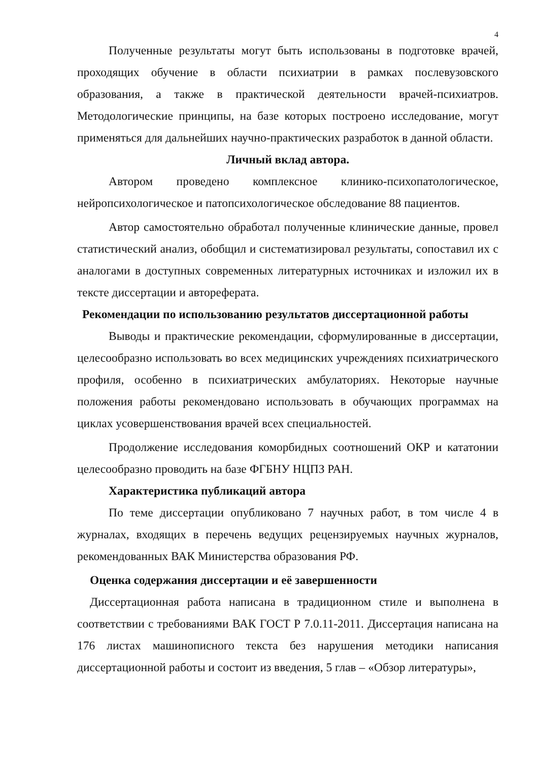4
Полученные результаты могут быть использованы в подготовке врачей, проходящих обучение в области психиатрии в рамках послевузовского образования, а также в практической деятельности врачей-психиатров. Методологические принципы, на базе которых построено исследование, могут применяться для дальнейших научно-практических разработок в данной области.
Личный вклад автора.
Автором проведено комплексное клинико-психопатологическое, нейропсихологическое и патопсихологическое обследование 88 пациентов.
Автор самостоятельно обработал полученные клинические данные, провел статистический анализ, обобщил и систематизировал результаты, сопоставил их с аналогами в доступных современных литературных источниках и изложил их в тексте диссертации и автореферата.
Рекомендации по использованию результатов диссертационной работы
Выводы и практические рекомендации, сформулированные в диссертации, целесообразно использовать во всех медицинских учреждениях психиатрического профиля, особенно в психиатрических амбулаториях. Некоторые научные положения работы рекомендовано использовать в обучающих программах на циклах усовершенствования врачей всех специальностей.
Продолжение исследования коморбидных соотношений ОКР и кататонии целесообразно проводить на базе ФГБНУ НЦПЗ РАН.
Характеристика публикаций автора
По теме диссертации опубликовано 7 научных работ, в том числе 4 в журналах, входящих в перечень ведущих рецензируемых научных журналов, рекомендованных ВАК Министерства образования РФ.
Оценка содержания диссертации и её завершенности
Диссертационная работа написана в традиционном стиле и выполнена в соответствии с требованиями ВАК ГОСТ Р 7.0.11-2011. Диссертация написана на 176 листах машинописного текста без нарушения методики написания диссертационной работы и состоит из введения, 5 глав – «Обзор литературы»,